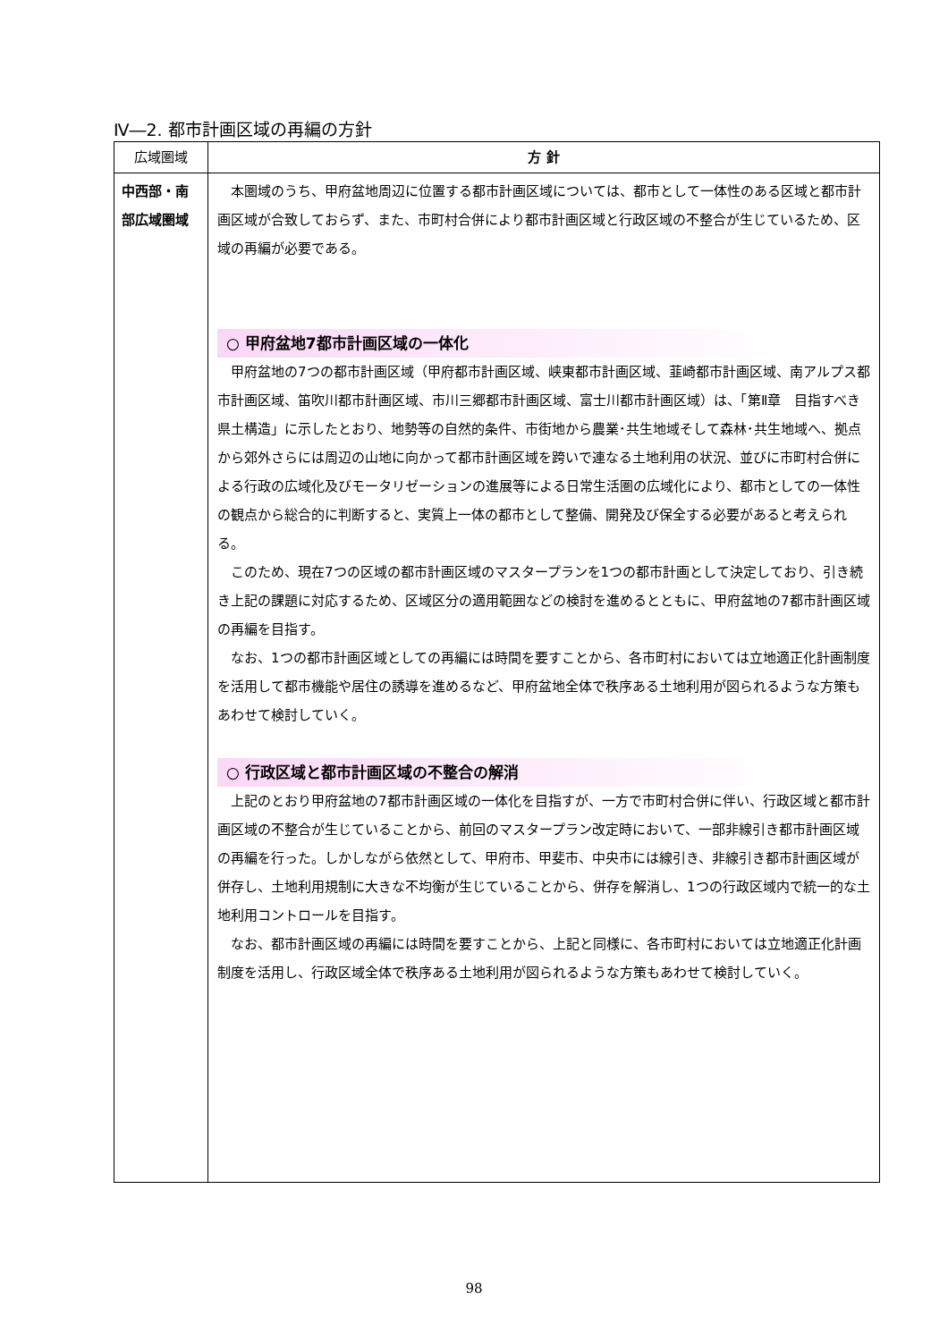Ⅳ―2. 都市計画区域の再編の方針
| 広域圏域 | 方 針 |
| --- | --- |
| 中西部・南部広域圏域 | 本圏域のうち、甲府盆地周辺に位置する都市計画区域については、都市として一体性のある区域と都市計画区域が合致しておらず、また、市町村合併により都市計画区域と行政区域の不整合が生じているため、区域の再編が必要である。 ○ 甲府盆地7都市計画区域の一体化 甲府盆地の7つの都市計画区域（甲府都市計画区域、峡東都市計画区域、韮崎都市計画区域、南アルプス都市計画区域、笛吹川都市計画区域、市川三郷都市計画区域、富士川都市計画区域）は、「第Ⅱ章 目指すべき県土構造」に示したとおり、地勢等の自然的条件、市街地から農業･共生地域そして森林･共生地域へ、拠点から郊外さらには周辺の山地に向かって都市計画区域を跨いで連なる土地利用の状況、並びに市町村合併による行政の広域化及びモータリゼーションの進展等による日常生活圏の広域化により、都市としての一体性の観点から総合的に判断すると、実質上一体の都市として整備、開発及び保全する必要があると考えられる。 このため、現在7つの区域の都市計画区域のマスタープランを1つの都市計画として決定しており、引き続き上記の課題に対応するため、区域区分の適用範囲などの検討を進めるとともに、甲府盆地の7都市計画区域の再編を目指す。 なお、1つの都市計画区域としての再編には時間を要すことから、各市町村においては立地適正化計画制度を活用して都市機能や居住の誘導を進めるなど、甲府盆地全体で秩序ある土地利用が図られるような方策もあわせて検討していく。 ○ 行政区域と都市計画区域の不整合の解消 上記のとおり甲府盆地の7都市計画区域の一体化を目指すが、一方で市町村合併に伴い、行政区域と都市計画区域の不整合が生じていることから、前回のマスタープラン改定時において、一部非線引き都市計画区域の再編を行った。しかしながら依然として、甲府市、甲斐市、中央市には線引き、非線引き都市計画区域が併存し、土地利用規制に大きな不均衡が生じていることから、併存を解消し、1つの行政区域内で統一的な土地利用コントロールを目指す。 なお、都市計画区域の再編には時間を要すことから、上記と同様に、各市町村においては立地適正化計画制度を活用し、行政区域全体で秩序ある土地利用が図られるような方策もあわせて検討していく。 |
98